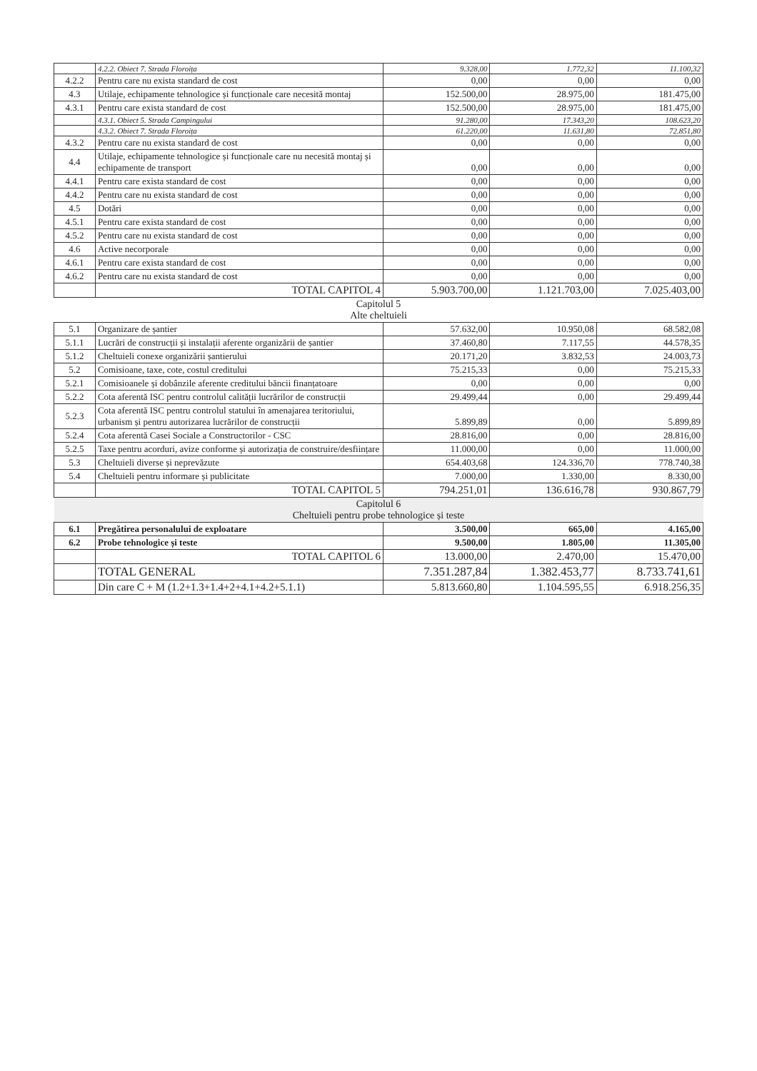| | 4.2.2. Obiect 7. Strada Floroița | 9.328,00 | 1.772,32 | 11.100,32 |
| 4.2.2 | Pentru care nu exista standard de cost | 0,00 | 0,00 | 0,00 |
| 4.3 | Utilaje, echipamente tehnologice și funcționale care necesită montaj | 152.500,00 | 28.975,00 | 181.475,00 |
| 4.3.1 | Pentru care exista standard de cost | 152.500,00 | 28.975,00 | 181.475,00 |
| | 4.3.1. Obiect 5. Strada Campingului | 91.280,00 | 17.343,20 | 108.623,20 |
| | 4.3.2. Obiect 7. Strada Floroița | 61.220,00 | 11.631,80 | 72.851,80 |
| 4.3.2 | Pentru care nu exista standard de cost | 0,00 | 0,00 | 0,00 |
| 4.4 | Utilaje, echipamente tehnologice și funcționale care nu necesită montaj și echipamente de transport | 0,00 | 0,00 | 0,00 |
| 4.4.1 | Pentru care exista standard de cost | 0,00 | 0,00 | 0,00 |
| 4.4.2 | Pentru care nu exista standard de cost | 0,00 | 0,00 | 0,00 |
| 4.5 | Dotări | 0,00 | 0,00 | 0,00 |
| 4.5.1 | Pentru care exista standard de cost | 0,00 | 0,00 | 0,00 |
| 4.5.2 | Pentru care nu exista standard de cost | 0,00 | 0,00 | 0,00 |
| 4.6 | Active necorporale | 0,00 | 0,00 | 0,00 |
| 4.6.1 | Pentru care exista standard de cost | 0,00 | 0,00 | 0,00 |
| 4.6.2 | Pentru care nu exista standard de cost | 0,00 | 0,00 | 0,00 |
| | TOTAL CAPITOL 4 | 5.903.700,00 | 1.121.703,00 | 7.025.403,00 |
| Capitolul 5 Alte cheltuieli | | | | |
| 5.1 | Organizare de șantier | 57.632,00 | 10.950,08 | 68.582,08 |
| 5.1.1 | Lucrări de construcții și instalații aferente organizării de șantier | 37.460,80 | 7.117,55 | 44.578,35 |
| 5.1.2 | Cheltuieli conexe organizării șantierului | 20.171,20 | 3.832,53 | 24.003,73 |
| 5.2 | Comisioane, taxe, cote, costul creditului | 75.215,33 | 0,00 | 75.215,33 |
| 5.2.1 | Comisioanele și dobânzile aferente creditului băncii finanțatoare | 0,00 | 0,00 | 0,00 |
| 5.2.2 | Cota aferentă ISC pentru controlul calității lucrărilor de construcții | 29.499,44 | 0,00 | 29.499,44 |
| 5.2.3 | Cota aferentă ISC pentru controlul statului în amenajarea teritoriului, urbanism și pentru autorizarea lucrărilor de construcții | 5.899,89 | 0,00 | 5.899,89 |
| 5.2.4 | Cota aferentă Casei Sociale a Constructorilor - CSC | 28.816,00 | 0,00 | 28.816,00 |
| 5.2.5 | Taxe pentru acorduri, avize conforme și autorizația de construire/desființare | 11.000,00 | 0,00 | 11.000,00 |
| 5.3 | Cheltuieli diverse și neprevăzute | 654.403,68 | 124.336,70 | 778.740,38 |
| 5.4 | Cheltuieli pentru informare și publicitate | 7.000,00 | 1.330,00 | 8.330,00 |
| | TOTAL CAPITOL 5 | 794.251,01 | 136.616,78 | 930.867,79 |
| Capitolul 6 Cheltuieli pentru probe tehnologice și teste | | | | |
| 6.1 | Pregătirea personalului de exploatare | 3.500,00 | 665,00 | 4.165,00 |
| 6.2 | Probe tehnologice și teste | 9.500,00 | 1.805,00 | 11.305,00 |
| | TOTAL CAPITOL 6 | 13.000,00 | 2.470,00 | 15.470,00 |
| | TOTAL GENERAL | 7.351.287,84 | 1.382.453,77 | 8.733.741,61 |
| | Din care C + M (1.2+1.3+1.4+2+4.1+4.2+5.1.1) | 5.813.660,80 | 1.104.595,55 | 6.918.256,35 |